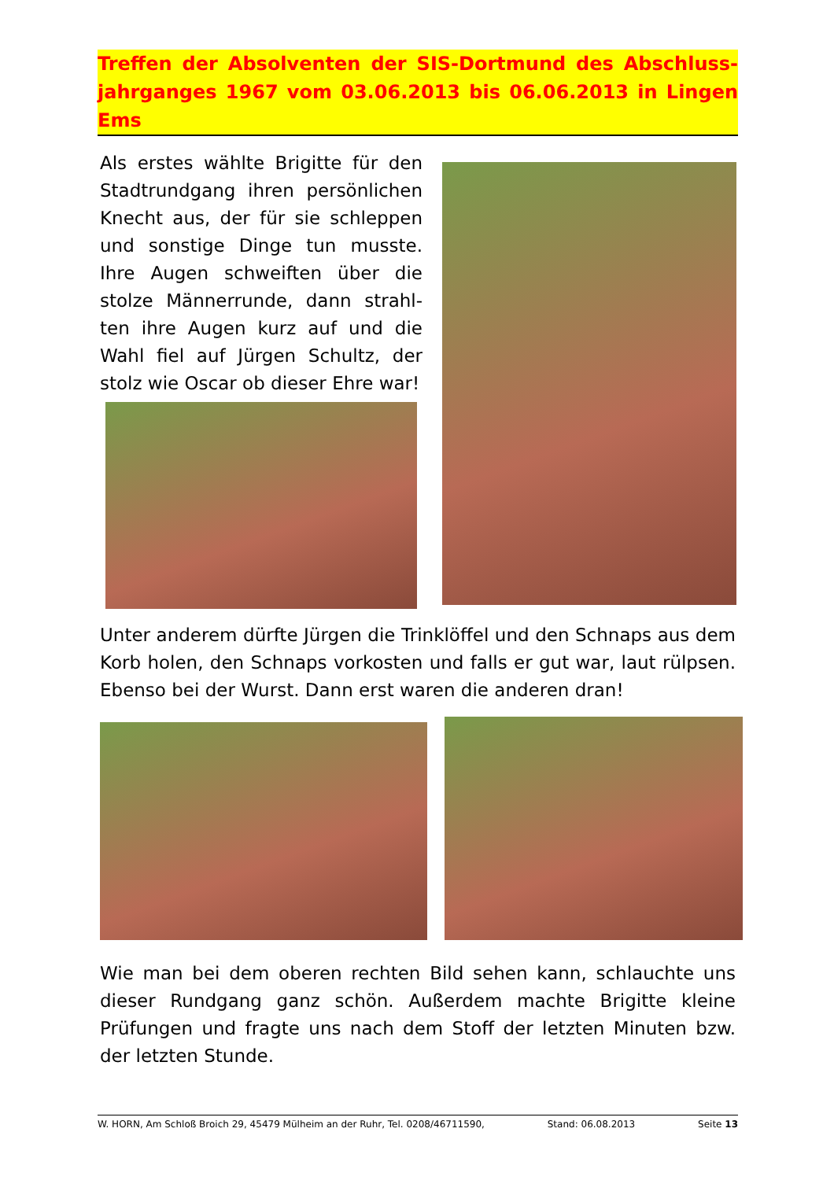Treffen der Absolventen der SIS-Dortmund des Abschluss-jahrganges 1967 vom 03.06.2013 bis 06.06.2013 in Lingen Ems
Als erstes wählte Brigitte für den Stadtrundgang ihren persönlichen Knecht aus, der für sie schleppen und sonstige Dinge tun musste. Ihre Augen schweiften über die stolze Männerrunde, dann strahl-ten ihre Augen kurz auf und die Wahl fiel auf Jürgen Schultz, der stolz wie Oscar ob dieser Ehre war!
Unter anderem dürfte Jürgen die Trinklöffel und den Schnaps aus dem Korb holen, den Schnaps vorkosten und falls er gut war, laut rülpsen. Ebenso bei der Wurst. Dann erst waren die anderen dran!
Wie man bei dem oberen rechten Bild sehen kann, schlauchte uns dieser Rundgang ganz schön. Außerdem machte Brigitte kleine Prüfungen und fragte uns nach dem Stoff der letzten Minuten bzw. der letzten Stunde.
W. HORN, Am Schloß Broich 29, 45479 Mülheim an der Ruhr, Tel. 0208/46711590, Stand: 06.08.2013 Seite 13